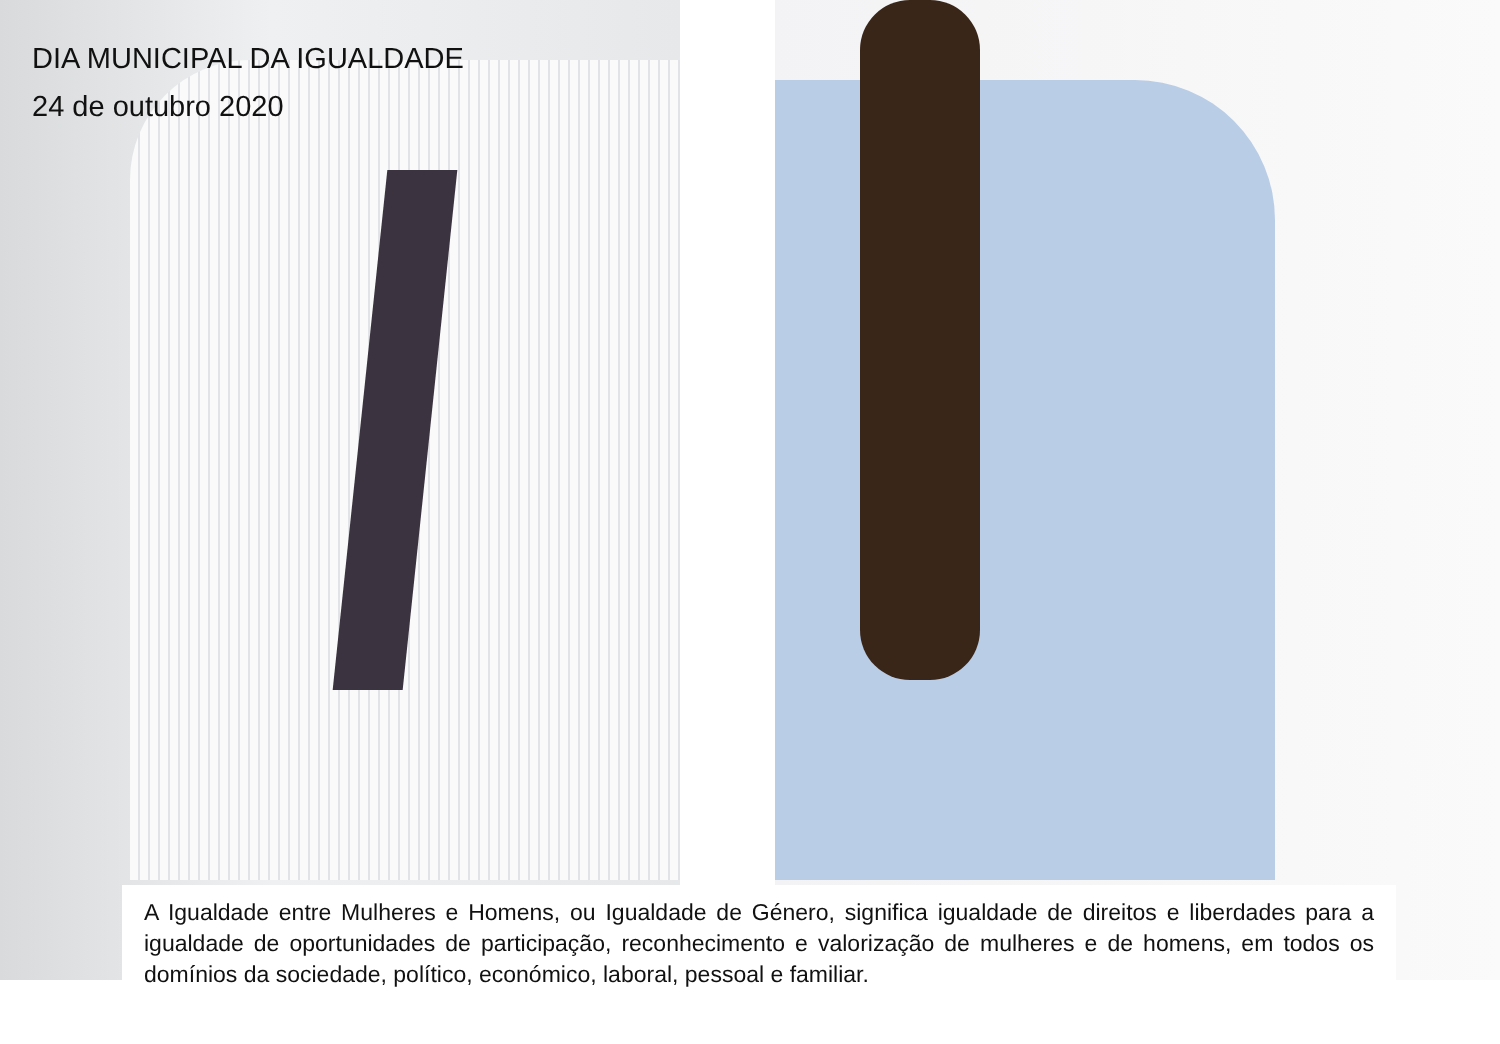DIA MUNICIPAL DA IGUALDADE
24 de outubro 2020
A Igualdade entre Mulheres e Homens, ou Igualdade de Género, significa igualdade de direitos e liberdades para a igualdade de oportunidades de participação, reconhecimento e valorização de mulheres e de homens, em todos os domínios da sociedade, político, económico, laboral, pessoal e familiar.